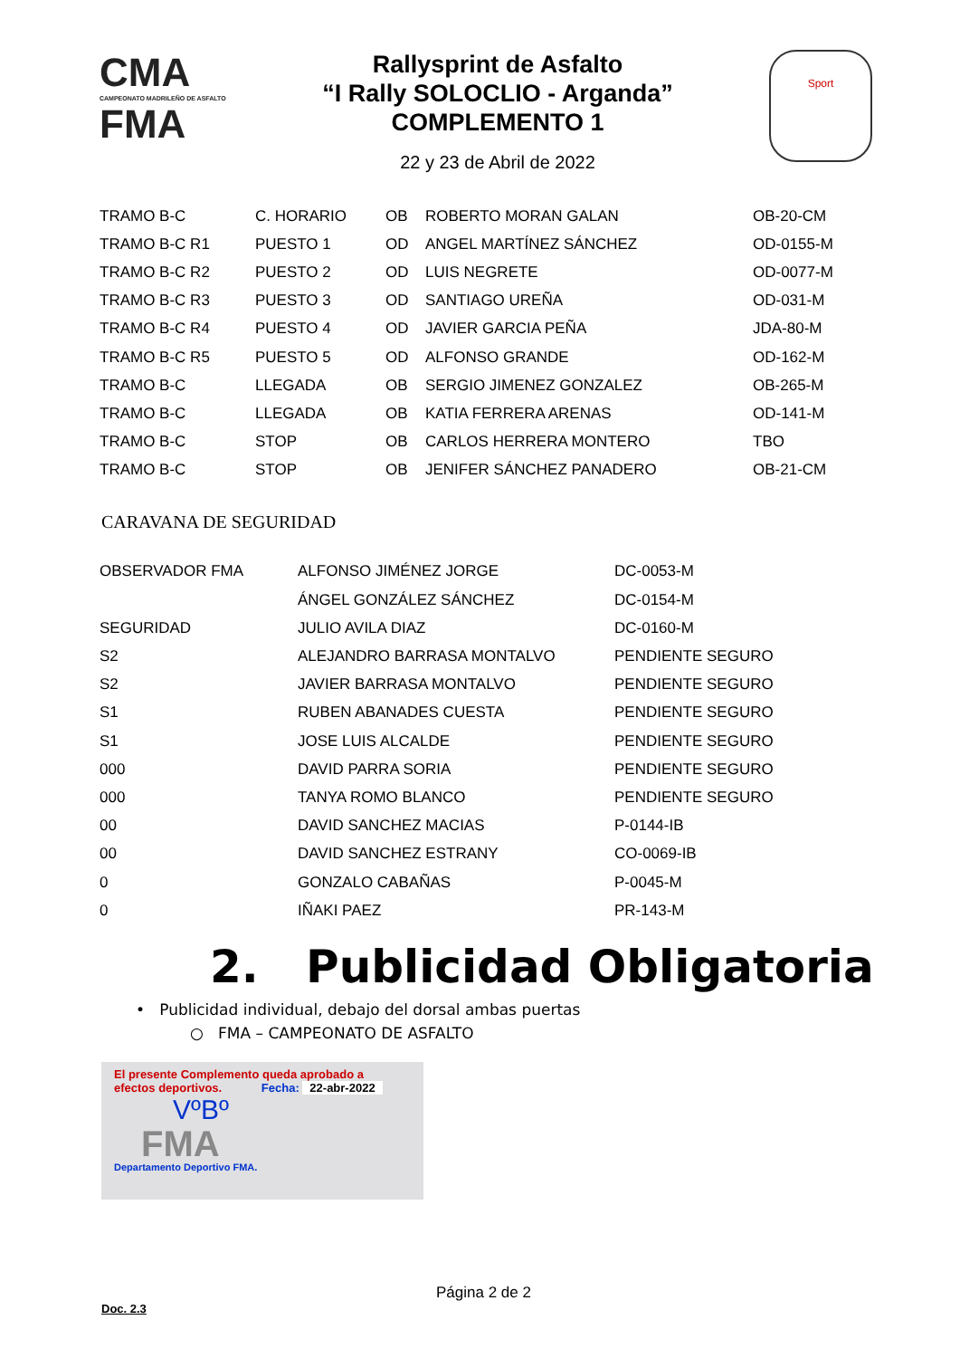CMA
CAMPEONATO MADRILEÑO DE ASFALTO
FMA
Rallysprint de Asfalto
“I Rally SOLOCLIO - Arganda”
COMPLEMENTO 1
22 y 23 de Abril de 2022
Sport
| TRAMO B-C | C. HORARIO | OB | ROBERTO MORAN GALAN | OB-20-CM |
| TRAMO B-C R1 | PUESTO 1 | OD | ANGEL MARTÍNEZ SÁNCHEZ | OD-0155-M |
| TRAMO B-C R2 | PUESTO 2 | OD | LUIS NEGRETE | OD-0077-M |
| TRAMO B-C R3 | PUESTO 3 | OD | SANTIAGO UREÑA | OD-031-M |
| TRAMO B-C R4 | PUESTO 4 | OD | JAVIER GARCIA PEÑA | JDA-80-M |
| TRAMO B-C R5 | PUESTO 5 | OD | ALFONSO GRANDE | OD-162-M |
| TRAMO B-C | LLEGADA | OB | SERGIO JIMENEZ GONZALEZ | OB-265-M |
| TRAMO B-C | LLEGADA | OB | KATIA FERRERA ARENAS | OD-141-M |
| TRAMO B-C | STOP | OB | CARLOS HERRERA MONTERO | TBO |
| TRAMO B-C | STOP | OB | JENIFER SÁNCHEZ PANADERO | OB-21-CM |
CARAVANA DE SEGURIDAD
| OBSERVADOR FMA | ALFONSO JIMÉNEZ JORGE | DC-0053-M |
| | ÁNGEL GONZÁLEZ SÁNCHEZ | DC-0154-M |
| SEGURIDAD | JULIO AVILA DIAZ | DC-0160-M |
| S2 | ALEJANDRO BARRASA MONTALVO | PENDIENTE SEGURO |
| S2 | JAVIER BARRASA MONTALVO | PENDIENTE SEGURO |
| S1 | RUBEN ABANADES CUESTA | PENDIENTE SEGURO |
| S1 | JOSE LUIS ALCALDE | PENDIENTE SEGURO |
| 000 | DAVID PARRA SORIA | PENDIENTE SEGURO |
| 000 | TANYA ROMO BLANCO | PENDIENTE SEGURO |
| 00 | DAVID SANCHEZ MACIAS | P-0144-IB |
| 00 | DAVID SANCHEZ ESTRANY | CO-0069-IB |
| 0 | GONZALO CABAÑAS | P-0045-M |
| 0 | IÑAKI PAEZ | PR-143-M |
2. Publicidad Obligatoria
• Publicidad individual, debajo del dorsal ambas puertas
○ FMA – CAMPEONATO DE ASFALTO
El presente Complemento queda aprobado a
efectos deportivos. Fecha: 22-abr-2022
VºBº
FMA
Departamento Deportivo FMA.
Página 2 de 2
Doc. 2.3